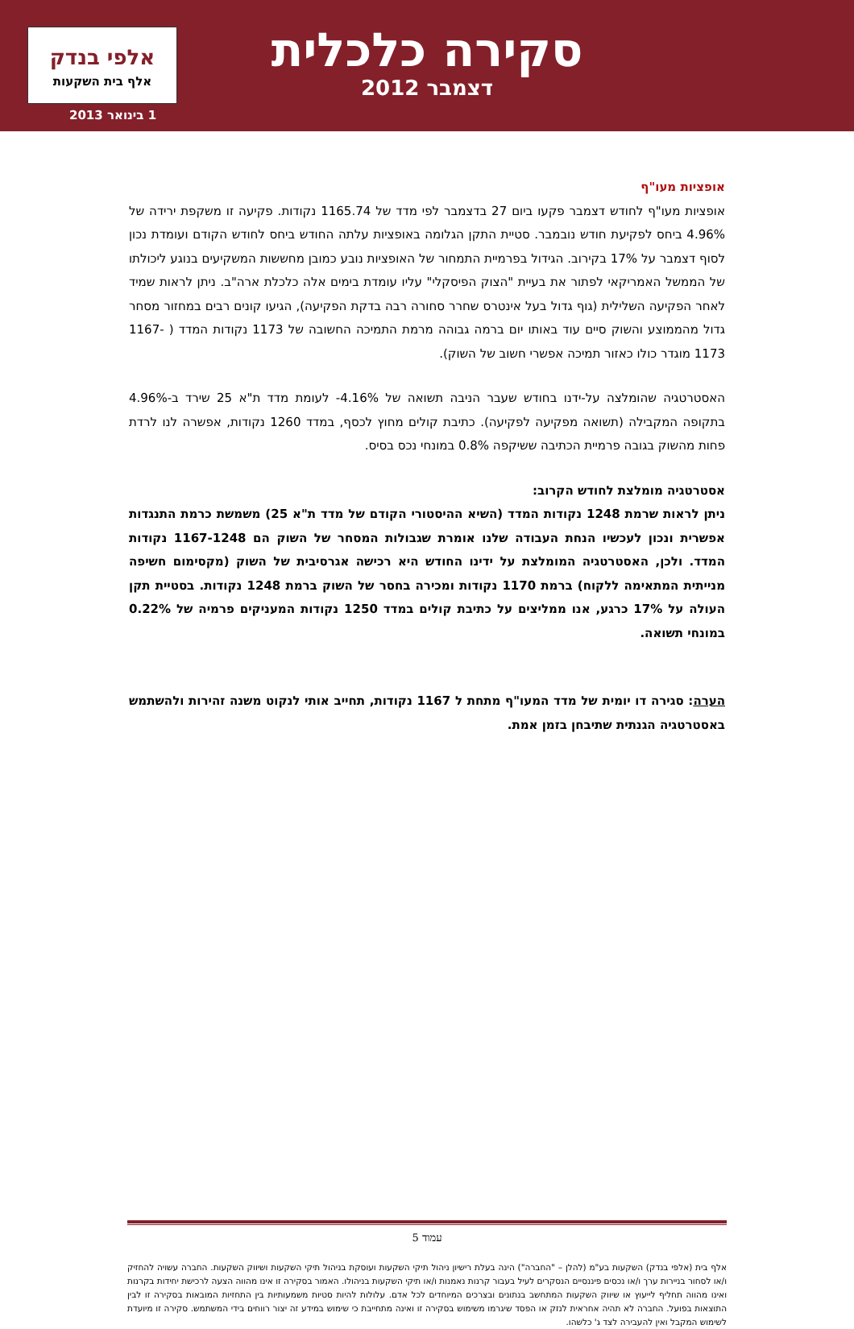סקירה כלכלית
דצמבר 2012
אלפי בנדק
אלף בית השקעות
1 בינואר 2013
אופציות מעו"ף
אופציות מעו"ף לחודש דצמבר פקעו ביום 27 בדצמבר לפי מדד של 1165.74 נקודות. פקיעה זו משקפת ירידה של 4.96% ביחס לפקיעת חודש נובמבר. סטיית התקן הגלומה באופציות עלתה החודש ביחס לחודש הקודם ועומדת נכון לסוף דצמבר על 17% בקירוב. הגידול בפרמיית התמחור של האופציות נובע כמובן מחששות המשקיעים בנוגע ליכולתו של הממשל האמריקאי לפתור את בעיית "הצוק הפיסקלי" עליו עומדת בימים אלה כלכלת ארה"ב. ניתן לראות שמיד לאחר הפקיעה השלילית (גוף גדול בעל אינטרס שחרר סחורה רבה בדקת הפקיעה), הגיעו קונים רבים במחזור מסחר גדול מהממוצע והשוק סיים עוד באותו יום ברמה גבוהה מרמת התמיכה החשובה של 1173 נקודות המדד ( 1167-1173 מוגדר כולו כאזור תמיכה אפשרי חשוב של השוק).
האסטרטגיה שהומלצה על-ידנו בחודש שעבר הניבה תשואה של 4.16%- לעומת מדד ת"א 25 שירד ב-4.96% בתקופה המקבילה (תשואה מפקיעה לפקיעה). כתיבת קולים מחוץ לכסף, במדד 1260 נקודות, אפשרה לנו לרדת פחות מהשוק בגובה פרמיית הכתיבה ששיקפה 0.8% במונחי נכס בסיס.
אסטרטגיה מומלצת לחודש הקרוב:
ניתן לראות שרמת 1248 נקודות המדד (השיא ההיסטורי הקודם של מדד ת"א 25) משמשת כרמת התנגדות אפשרית ונכון לעכשיו הנחת העבודה שלנו אומרת שגבולות המסחר של השוק הם 1167-1248 נקודות המדד. ולכן, האסטרטגיה המומלצת על ידינו החודש היא רכישה אגרסיבית של השוק (מקסימום חשיפה מנייתית המתאימה ללקוח) ברמת 1170 נקודות ומכירה בחסר של השוק ברמת 1248 נקודות. בסטיית תקן העולה על 17% כרגע, אנו ממליצים על כתיבת קולים במדד 1250 נקודות המעניקים פרמיה של 0.22% במונחי תשואה.
הערה: סגירה דו יומית של מדד המעו"ף מתחת ל 1167 נקודות, תחייב אותי לנקוט משנה זהירות ולהשתמש באסטרטגיה הגנתית שתיבחן בזמן אמת.
עמוד 5
אלף בית (אלפי בנדק) השקעות בע"מ (להלן – "החברה") הינה בעלת רישיון ניהול תיקי השקעות ועוסקת בניהול תיקי השקעות ושיווק השקעות. החברה עשויה להחזיק ו/או לסחור בניירות ערך ו/או נכסים פיננסיים הנסקרים לעיל בעבור קרנות נאמנות ו/או תיקי השקעות בניהולו. האמור בסקירה זו אינו מהווה הצעה לרכישת יחידות בקרנות ואינו מהווה תחליף לייעוץ או שיווק השקעות המתחשב בנתונים ובצרכים המיוחדים לכל אדם. עלולות להיות סטיות משמעותיות בין התחזיות המובאות בסקירה זו לבין התוצאות בפועל. החברה לא תהיה אחראית לנזק או הפסד שיגרמו משימוש בסקירה זו ואינה מתחייבת כי שימוש במידע זה יצור רווחים בידי המשתמש. סקירה זו מיועדת לשימוש המקבל ואין להעבירה לצד ג' כלשהו.